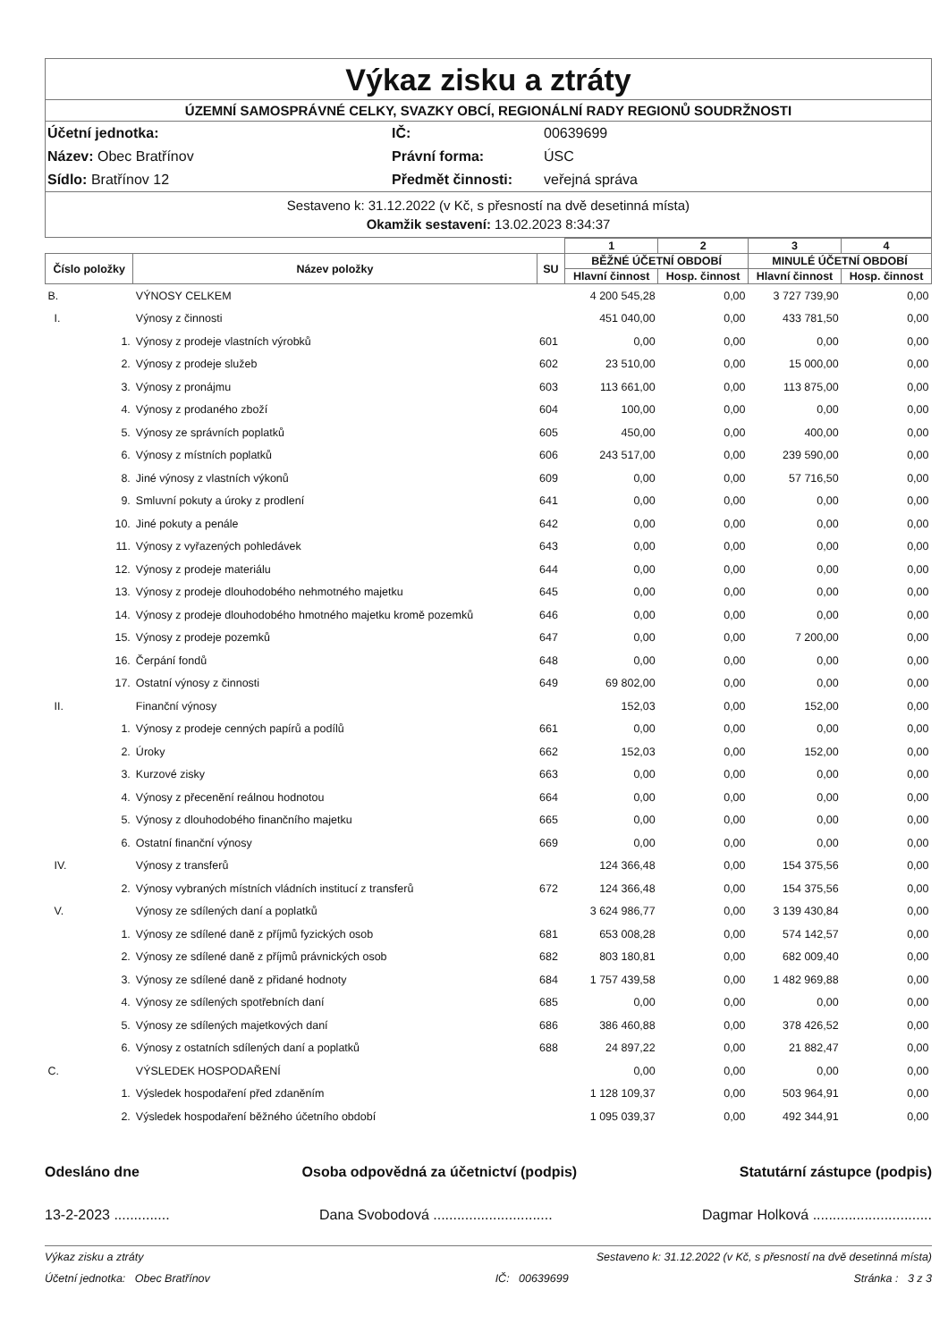Výkaz zisku a ztráty
ÚZEMNÍ SAMOSPRÁVNÉ CELKY, SVAZKY OBCÍ, REGIONÁLNÍ RADY REGIONŮ SOUDRŽNOSTI
Účetní jednotka: IČ: 00639699 Název: Obec Bratřínov Právní forma: ÚSC Sídlo: Bratřínov 12 Předmět činnosti: veřejná správa
Sestaveno k: 31.12.2022 (v Kč, s přesností na dvě desetinná místa)
Okamžik sestavení: 13.02.2023 8:34:37
| | | | 1 | 2 | 3 | 4 |
| --- | --- | --- | --- | --- | --- | --- |
| Číslo položky | Název položky | SU | BĚŽNÉ ÚČETNÍ OBDOBÍ | | MINULÉ ÚČETNÍ OBDOBÍ | |
| | | | Hlavní činnost | Hosp. činnost | Hlavní činnost | Hosp. činnost |
| B. | VÝNOSY CELKEM | | 4 200 545,28 | 0,00 | 3 727 739,90 | 0,00 |
| I. | Výnosy z činnosti | | 451 040,00 | 0,00 | 433 781,50 | 0,00 |
| 1. | Výnosy z prodeje vlastních výrobků | 601 | 0,00 | 0,00 | 0,00 | 0,00 |
| 2. | Výnosy z prodeje služeb | 602 | 23 510,00 | 0,00 | 15 000,00 | 0,00 |
| 3. | Výnosy z pronájmu | 603 | 113 661,00 | 0,00 | 113 875,00 | 0,00 |
| 4. | Výnosy z prodaného zboží | 604 | 100,00 | 0,00 | 0,00 | 0,00 |
| 5. | Výnosy ze správních poplatků | 605 | 450,00 | 0,00 | 400,00 | 0,00 |
| 6. | Výnosy z místních poplatků | 606 | 243 517,00 | 0,00 | 239 590,00 | 0,00 |
| 8. | Jiné výnosy z vlastních výkonů | 609 | 0,00 | 0,00 | 57 716,50 | 0,00 |
| 9. | Smluvní pokuty a úroky z prodlení | 641 | 0,00 | 0,00 | 0,00 | 0,00 |
| 10. | Jiné pokuty a penále | 642 | 0,00 | 0,00 | 0,00 | 0,00 |
| 11. | Výnosy z vyřazených pohledávek | 643 | 0,00 | 0,00 | 0,00 | 0,00 |
| 12. | Výnosy z prodeje materiálu | 644 | 0,00 | 0,00 | 0,00 | 0,00 |
| 13. | Výnosy z prodeje dlouhodobého nehmotného majetku | 645 | 0,00 | 0,00 | 0,00 | 0,00 |
| 14. | Výnosy z prodeje dlouhodobého hmotného majetku kromě pozemků | 646 | 0,00 | 0,00 | 0,00 | 0,00 |
| 15. | Výnosy z prodeje pozemků | 647 | 0,00 | 0,00 | 7 200,00 | 0,00 |
| 16. | Čerpání fondů | 648 | 0,00 | 0,00 | 0,00 | 0,00 |
| 17. | Ostatní výnosy z činnosti | 649 | 69 802,00 | 0,00 | 0,00 | 0,00 |
| II. | Finanční výnosy | | 152,03 | 0,00 | 152,00 | 0,00 |
| 1. | Výnosy z prodeje cenných papírů a podílů | 661 | 0,00 | 0,00 | 0,00 | 0,00 |
| 2. | Úroky | 662 | 152,03 | 0,00 | 152,00 | 0,00 |
| 3. | Kurzové zisky | 663 | 0,00 | 0,00 | 0,00 | 0,00 |
| 4. | Výnosy z přecenění reálnou hodnotou | 664 | 0,00 | 0,00 | 0,00 | 0,00 |
| 5. | Výnosy z dlouhodobého finančního majetku | 665 | 0,00 | 0,00 | 0,00 | 0,00 |
| 6. | Ostatní finanční výnosy | 669 | 0,00 | 0,00 | 0,00 | 0,00 |
| IV. | Výnosy z transferů | | 124 366,48 | 0,00 | 154 375,56 | 0,00 |
| 2. | Výnosy vybraných místních vládních institucí z transferů | 672 | 124 366,48 | 0,00 | 154 375,56 | 0,00 |
| V. | Výnosy ze sdílených daní a poplatků | | 3 624 986,77 | 0,00 | 3 139 430,84 | 0,00 |
| 1. | Výnosy ze sdílené daně z příjmů fyzických osob | 681 | 653 008,28 | 0,00 | 574 142,57 | 0,00 |
| 2. | Výnosy ze sdílené daně z příjmů právnických osob | 682 | 803 180,81 | 0,00 | 682 009,40 | 0,00 |
| 3. | Výnosy ze sdílené daně z přidané hodnoty | 684 | 1 757 439,58 | 0,00 | 1 482 969,88 | 0,00 |
| 4. | Výnosy ze sdílených spotřebních daní | 685 | 0,00 | 0,00 | 0,00 | 0,00 |
| 5. | Výnosy ze sdílených majetkových daní | 686 | 386 460,88 | 0,00 | 378 426,52 | 0,00 |
| 6. | Výnosy z ostatních sdílených daní a poplatků | 688 | 24 897,22 | 0,00 | 21 882,47 | 0,00 |
| C. | VÝSLEDEK HOSPODAŘENÍ | | 0,00 | 0,00 | 0,00 | 0,00 |
| 1. | Výsledek hospodaření před zdaněním | | 1 128 109,37 | 0,00 | 503 964,91 | 0,00 |
| 2. | Výsledek hospodaření běžného účetního období | | 1 095 039,37 | 0,00 | 492 344,91 | 0,00 |
Odesláno dne Osoba odpovědná za účetnictví (podpis) Statutární zástupce (podpis)
13-2-2023 .............. Dana Svobodová .............................. Dagmar Holková ..............................
Výkaz zisku a ztráty Sestaveno k: 31.12.2022 (v Kč, s přesností na dvě desetinná místa)
Účetní jednotka: Obec Bratřínov IČ: 00639699 Stránka : 3 z 3